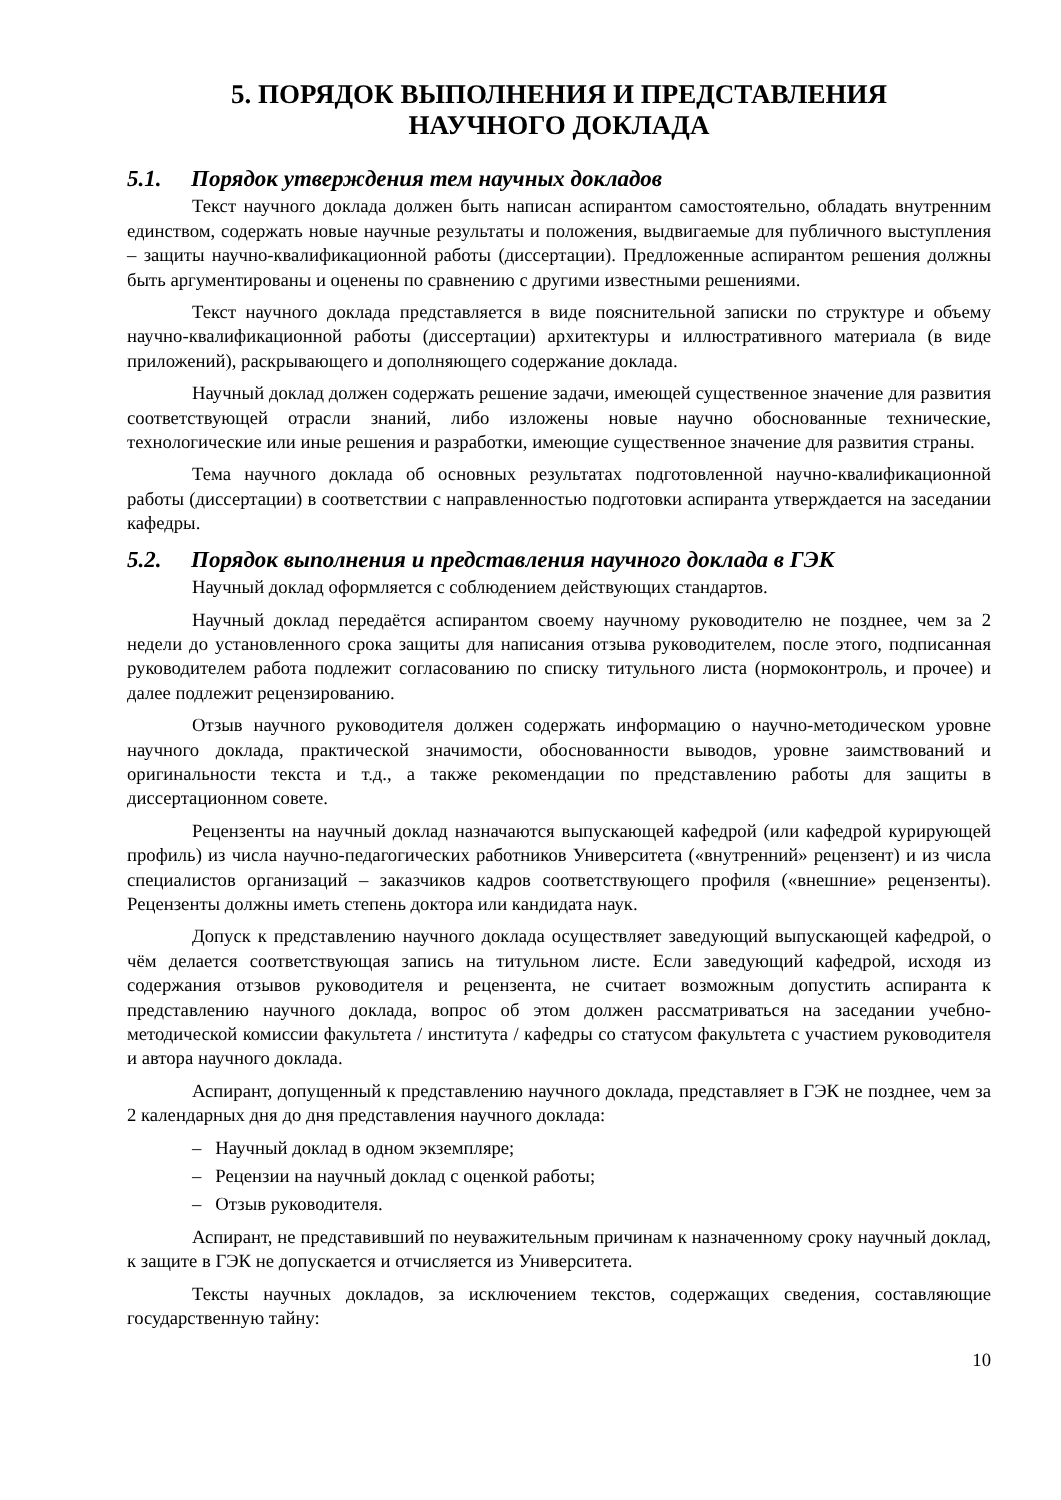5. ПОРЯДОК ВЫПОЛНЕНИЯ И ПРЕДСТАВЛЕНИЯ
НАУЧНОГО ДОКЛАДА
5.1. Порядок утверждения тем научных докладов
Текст научного доклада должен быть написан аспирантом самостоятельно, обладать внутренним единством, содержать новые научные результаты и положения, выдвигаемые для публичного выступления – защиты научно-квалификационной работы (диссертации). Предложенные аспирантом решения должны быть аргументированы и оценены по сравнению с другими известными решениями.
Текст научного доклада представляется в виде пояснительной записки по структуре и объему научно-квалификационной работы (диссертации) архитектуры и иллюстративного материала (в виде приложений), раскрывающего и дополняющего содержание доклада.
Научный доклад должен содержать решение задачи, имеющей существенное значение для развития соответствующей отрасли знаний, либо изложены новые научно обоснованные технические, технологические или иные решения и разработки, имеющие существенное значение для развития страны.
Тема научного доклада об основных результатах подготовленной научно-квалификационной работы (диссертации) в соответствии с направленностью подготовки аспиранта утверждается на заседании кафедры.
5.2. Порядок выполнения и представления научного доклада в ГЭК
Научный доклад оформляется с соблюдением действующих стандартов.
Научный доклад передаётся аспирантом своему научному руководителю не позднее, чем за 2 недели до установленного срока защиты для написания отзыва руководителем, после этого, подписанная руководителем работа подлежит согласованию по списку титульного листа (нормоконтроль, и прочее) и далее подлежит рецензированию.
Отзыв научного руководителя должен содержать информацию о научно-методическом уровне научного доклада, практической значимости, обоснованности выводов, уровне заимствований и оригинальности текста и т.д., а также рекомендации по представлению работы для защиты в диссертационном совете.
Рецензенты на научный доклад назначаются выпускающей кафедрой (или кафедрой курирующей профиль) из числа научно-педагогических работников Университета («внутренний» рецензент) и из числа специалистов организаций – заказчиков кадров соответствующего профиля («внешние» рецензенты). Рецензенты должны иметь степень доктора или кандидата наук.
Допуск к представлению научного доклада осуществляет заведующий выпускающей кафедрой, о чём делается соответствующая запись на титульном листе. Если заведующий кафедрой, исходя из содержания отзывов руководителя и рецензента, не считает возможным допустить аспиранта к представлению научного доклада, вопрос об этом должен рассматриваться на заседании учебно-методической комиссии факультета / института / кафедры со статусом факультета с участием руководителя и автора научного доклада.
Аспирант, допущенный к представлению научного доклада, представляет в ГЭК не позднее, чем за 2 календарных дня до дня представления научного доклада:
– Научный доклад в одном экземпляре;
– Рецензии на научный доклад с оценкой работы;
– Отзыв руководителя.
Аспирант, не представивший по неуважительным причинам к назначенному сроку научный доклад, к защите в ГЭК не допускается и отчисляется из Университета.
Тексты научных докладов, за исключением текстов, содержащих сведения, составляющие государственную тайну:
10